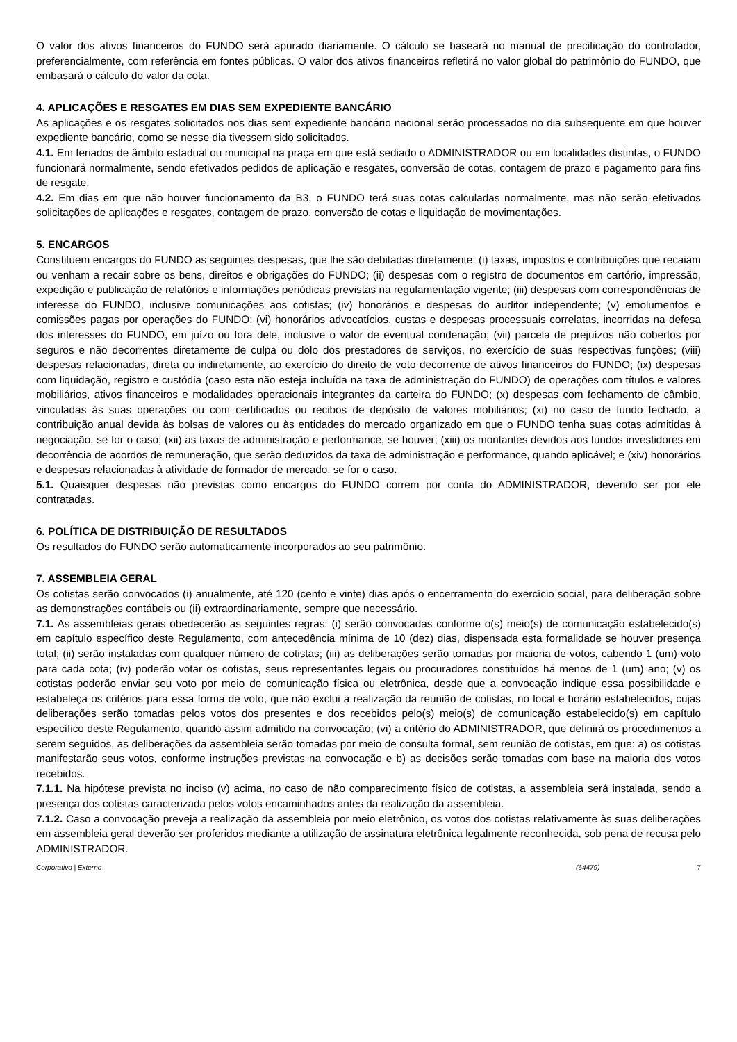O valor dos ativos financeiros do FUNDO será apurado diariamente. O cálculo se baseará no manual de precificação do controlador, preferencialmente, com referência em fontes públicas. O valor dos ativos financeiros refletirá no valor global do patrimônio do FUNDO, que embasará o cálculo do valor da cota.
4. APLICAÇÕES E RESGATES EM DIAS SEM EXPEDIENTE BANCÁRIO
As aplicações e os resgates solicitados nos dias sem expediente bancário nacional serão processados no dia subsequente em que houver expediente bancário, como se nesse dia tivessem sido solicitados.
4.1. Em feriados de âmbito estadual ou municipal na praça em que está sediado o ADMINISTRADOR ou em localidades distintas, o FUNDO funcionará normalmente, sendo efetivados pedidos de aplicação e resgates, conversão de cotas, contagem de prazo e pagamento para fins de resgate.
4.2. Em dias em que não houver funcionamento da B3, o FUNDO terá suas cotas calculadas normalmente, mas não serão efetivados solicitações de aplicações e resgates, contagem de prazo, conversão de cotas e liquidação de movimentações.
5. ENCARGOS
Constituem encargos do FUNDO as seguintes despesas, que lhe são debitadas diretamente: (i) taxas, impostos e contribuições que recaiam ou venham a recair sobre os bens, direitos e obrigações do FUNDO; (ii) despesas com o registro de documentos em cartório, impressão, expedição e publicação de relatórios e informações periódicas previstas na regulamentação vigente; (iii) despesas com correspondências de interesse do FUNDO, inclusive comunicações aos cotistas; (iv) honorários e despesas do auditor independente; (v) emolumentos e comissões pagas por operações do FUNDO; (vi) honorários advocatícios, custas e despesas processuais correlatas, incorridas na defesa dos interesses do FUNDO, em juízo ou fora dele, inclusive o valor de eventual condenação; (vii) parcela de prejuízos não cobertos por seguros e não decorrentes diretamente de culpa ou dolo dos prestadores de serviços, no exercício de suas respectivas funções; (viii) despesas relacionadas, direta ou indiretamente, ao exercício do direito de voto decorrente de ativos financeiros do FUNDO; (ix) despesas com liquidação, registro e custódia (caso esta não esteja incluída na taxa de administração do FUNDO) de operações com títulos e valores mobiliários, ativos financeiros e modalidades operacionais integrantes da carteira do FUNDO; (x) despesas com fechamento de câmbio, vinculadas às suas operações ou com certificados ou recibos de depósito de valores mobiliários; (xi) no caso de fundo fechado, a contribuição anual devida às bolsas de valores ou às entidades do mercado organizado em que o FUNDO tenha suas cotas admitidas à negociação, se for o caso; (xii) as taxas de administração e performance, se houver; (xiii) os montantes devidos aos fundos investidores em decorrência de acordos de remuneração, que serão deduzidos da taxa de administração e performance, quando aplicável; e (xiv) honorários e despesas relacionadas à atividade de formador de mercado, se for o caso.
5.1. Quaisquer despesas não previstas como encargos do FUNDO correm por conta do ADMINISTRADOR, devendo ser por ele contratadas.
6. POLÍTICA DE DISTRIBUIÇÃO DE RESULTADOS
Os resultados do FUNDO serão automaticamente incorporados ao seu patrimônio.
7. ASSEMBLEIA GERAL
Os cotistas serão convocados (i) anualmente, até 120 (cento e vinte) dias após o encerramento do exercício social, para deliberação sobre as demonstrações contábeis ou (ii) extraordinariamente, sempre que necessário.
7.1. As assembleias gerais obedecerão as seguintes regras: (i) serão convocadas conforme o(s) meio(s) de comunicação estabelecido(s) em capítulo específico deste Regulamento, com antecedência mínima de 10 (dez) dias, dispensada esta formalidade se houver presença total; (ii) serão instaladas com qualquer número de cotistas; (iii) as deliberações serão tomadas por maioria de votos, cabendo 1 (um) voto para cada cota; (iv) poderão votar os cotistas, seus representantes legais ou procuradores constituídos há menos de 1 (um) ano; (v) os cotistas poderão enviar seu voto por meio de comunicação física ou eletrônica, desde que a convocação indique essa possibilidade e estabeleça os critérios para essa forma de voto, que não exclui a realização da reunião de cotistas, no local e horário estabelecidos, cujas deliberações serão tomadas pelos votos dos presentes e dos recebidos pelo(s) meio(s) de comunicação estabelecido(s) em capítulo específico deste Regulamento, quando assim admitido na convocação; (vi) a critério do ADMINISTRADOR, que definirá os procedimentos a serem seguidos, as deliberações da assembleia serão tomadas por meio de consulta formal, sem reunião de cotistas, em que: a) os cotistas manifestarão seus votos, conforme instruções previstas na convocação e b) as decisões serão tomadas com base na maioria dos votos recebidos.
7.1.1. Na hipótese prevista no inciso (v) acima, no caso de não comparecimento físico de cotistas, a assembleia será instalada, sendo a presença dos cotistas caracterizada pelos votos encaminhados antes da realização da assembleia.
7.1.2. Caso a convocação preveja a realização da assembleia por meio eletrônico, os votos dos cotistas relativamente às suas deliberações em assembleia geral deverão ser proferidos mediante a utilização de assinatura eletrônica legalmente reconhecida, sob pena de recusa pelo ADMINISTRADOR.
Corporativo | Externo (64479) 7